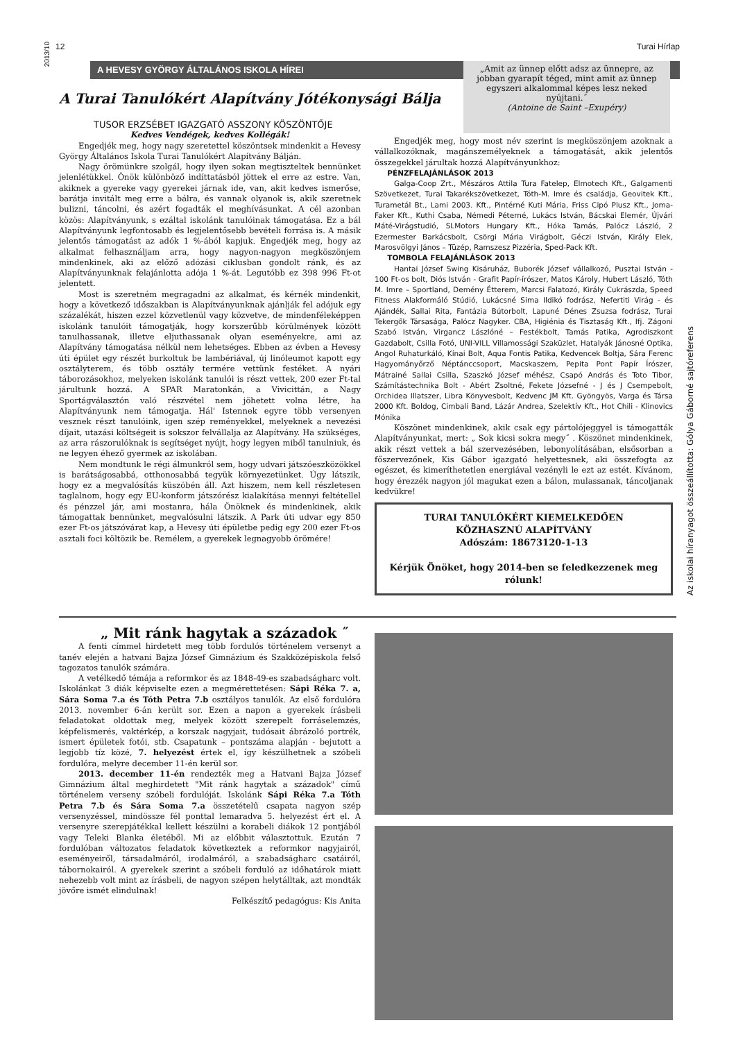2013/10
12 Turai Hírlap
A HEVESY GYÖRGY ÁLTALÁNOS ISKOLA HÍREI
„Amit az ünnep előtt adsz az ünnepre, az jobban gyarapít téged, mint amit az ünnep egyszeri alkalommal képes lesz neked nyújtani.˝
(Antoine de Saint –Exupéry)
A Turai Tanulókért Alapítvány Jótékonysági Bálja
TUSOR ERZSÉBET IGAZGATÓ ASSZONY KÖSZÖNTŐJE
Kedves Vendégek, kedves Kollégák!
Engedjék meg, hogy nagy szeretettel köszöntsek mindenkit a Hevesy György Általános Iskola Turai Tanulókért Alapítvány Bálján.
Nagy örömünkre szolgál, hogy ilyen sokan megtiszteltek bennünket jelenlétükkel. Önök különböző indíttatásból jöttek el erre az estre. Van, akiknek a gyereke vagy gyerekei járnak ide, van, akit kedves ismerőse, barátja invitált meg erre a bálra, és vannak olyanok is, akik szeretnek bulizni, táncolni, és azért fogadták el meghívásunkat. A cél azonban közös: Alapítványunk, s ezáltal iskolánk tanulóinak támogatása. Ez a bál Alapítványunk legfontosabb és legjelentősebb bevételi forrása is. A másik jelentős támogatást az adók 1 %-ából kapjuk. Engedjék meg, hogy az alkalmat felhasználjam arra, hogy nagyon-nagyon megköszönjem mindenkinek, aki az előző adózási ciklusban gondolt ránk, és az Alapítványunknak felajánlotta adója 1 %-át. Legutóbb ez 398 996 Ft-ot jelentett.
Most is szeretném megragadni az alkalmat, és kérnék mindenkit, hogy a következő időszakban is Alapítványunknak ajánlják fel adójuk egy százalékát, hiszen ezzel közvetlenül vagy közvetve, de mindenféleképpen iskolánk tanulóit támogatják, hogy korszerűbb körülmények között tanulhassanak, illetve eljuthassanak olyan eseményekre, ami az Alapítvány támogatása nélkül nem lehetséges. Ebben az évben a Hevesy úti épület egy részét burkoltuk be lambériával, új linóleumot kapott egy osztályterem, és több osztály termére vettünk festéket. A nyári táborozásokhoz, melyeken iskolánk tanulói is részt vettek, 200 ezer Ft-tal járultunk hozzá. A SPAR Maratonkán, a Vivicittán, a Nagy Sportágválasztón való részvétel nem jöhetett volna létre, ha Alapítványunk nem támogatja. Hál' Istennek egyre több versenyen vesznek részt tanulóink, igen szép reményekkel, melyeknek a nevezési díjait, utazási költségeit is sokszor felvállalja az Alapítvány. Ha szükséges, az arra rászorulóknak is segítséget nyújt, hogy legyen miből tanulniuk, és ne legyen éhező gyermek az iskolában.
Nem mondtunk le régi álmunkról sem, hogy udvari játszóeszközökkel is barátságosabbá, otthonosabbá tegyük környezetünket. Úgy látszik, hogy ez a megvalósítás küszöbén áll. Azt hiszem, nem kell részletesen taglalnom, hogy egy EU-konform játszórész kialakítása mennyi feltétellel és pénzzel jár, ami mostanra, hála Önöknek és mindenkinek, akik támogattak bennünket, megvalósulni látszik. A Park úti udvar egy 850 ezer Ft-os játszóvárat kap, a Hevesy úti épületbe pedig egy 200 ezer Ft-os asztali foci költözik be. Remélem, a gyerekek legnagyobb örömére!
Engedjék meg, hogy most név szerint is megköszönjem azoknak a vállalkozóknak, magánszemélyeknek a támogatását, akik jelentős összegekkel járultak hozzá Alapítványunkhoz:
PÉNZFELAJÁNLÁSOK 2013
Galga-Coop Zrt., Mészáros Attila Tura Fatelep, Elmotech Kft., Galgamenti Szövetkezet, Turai Takarékszövetkezet, Tóth-M. Imre és családja, Geovitek Kft., Turametál Bt., Lami 2003. Kft., Pintérné Kuti Mária, Friss Cipó Plusz Kft., Joma-Faker Kft., Kuthi Csaba, Némedi Péterné, Lukács István, Bácskai Elemér, Újvári Máté-Virágstudió, SLMotors Hungary Kft., Hóka Tamás, Palócz László, 2 Ezermester Barkácsbolt, Csörgi Mária Virágbolt, Géczi István, Király Elek, Marosvölgyi János – Tüzép, Ramszesz Pizzéria, Sped-Pack Kft.
TOMBOLA FELAJÁNLÁSOK 2013
Hantai József Swing Kisáruház, Buborék József vállalkozó, Pusztai István - 100 Ft-os bolt, Diós István - Grafit Papír-írószer, Matos Károly, Hubert László, Tóth M. Imre – Sportland, Demény Étterem, Marcsi Falatozó, Király Cukrászda, Speed Fitness Alakformáló Stúdió, Lukácsné Sima Ildikó fodrász, Nefertiti Virág - és Ajándék, Sallai Rita, Fantázia Bútorbolt, Lapuné Dénes Zsuzsa fodrász, Turai Tekergők Társasága, Palócz Nagyker. CBA, Higiénia és Tisztaság Kft., Ifj. Zágoni Szabó István, Virgancz Lászlóné – Festékbolt, Tamás Patika, Agrodiszkont Gazdabolt, Csilla Fotó, UNI-VILL Villamossági Szaküzlet, Hatalyák Jánosné Optika, Angol Ruhaturkáló, Kínai Bolt, Aqua Fontis Patika, Kedvencek Boltja, Sára Ferenc Hagyományőrző Néptánccsoport, Macskaszem, Pepita Pont Papír Írószer, Mátrainé Sallai Csilla, Szaszkó József méhész, Csapó András és Toto Tibor, Számítástechnika Bolt - Abért Zsoltné, Fekete Józsefné - J és J Csempebolt, Orchidea Illatszer, Libra Könyvesbolt, Kedvenc JM Kft. Gyöngyös, Varga és Társa 2000 Kft. Boldog, Cimbali Band, Lázár Andrea, Szelektív Kft., Hot Chili - Klinovics Mónika
Köszönet mindenkinek, akik csak egy pártolójeggyel is támogatták Alapítványunkat, mert: „ Sok kicsi sokra megy˝ . Köszönet mindenkinek, akik részt vettek a bál szervezésében, lebonyolításában, elsősorban a főszervezőnek, Kis Gábor igazgató helyettesnek, aki összefogta az egészet, és kimeríthetetlen energiával vezényli le ezt az estét. Kívánom, hogy érezzék nagyon jól magukat ezen a bálon, mulassanak, táncoljanak kedvükre!
TURAI TANULÓKÉRT KIEMELKEDŐEN
KÖZHASZNÚ ALAPÍTVÁNY
Adószám: 18673120-1-13
Kérjük Önöket, hogy 2014-ben se feledkezzenek meg rólunk!
Az iskolai híranyagot összeállította: Gólya Gáborné sajtóreferens
„ Mit ránk hagytak a századok ˝
A fenti címmel hirdetett meg több fordulós történelem versenyt a tanév elején a hatvani Bajza József Gimnázium és Szakközépiskola felső tagozatos tanulók számára.
A vetélkedő témája a reformkor és az 1848-49-es szabadságharc volt. Iskolánkat 3 diák képviselte ezen a megmérettetésen: Sápi Réka 7. a, Sára Soma 7.a és Tóth Petra 7.b osztályos tanulók. Az első fordulóra 2013. november 6-án került sor. Ezen a napon a gyerekek írásbeli feladatokat oldottak meg, melyek között szerepelt forráselemzés, képfelismerés, vaktérkép, a korszak nagyjait, tudósait ábrázoló portrék, ismert épületek fotói, stb. Csapatunk – pontszáma alapján - bejutott a legjobb tíz közé, 7. helyezést értek el, így készülhetnek a szóbeli fordulóra, melyre december 11-én kerül sor.
2013. december 11-én rendezték meg a Hatvani Bajza József Gimnázium által meghirdetett "Mit ránk hagytak a századok" című történelem verseny szóbeli fordulóját. Iskolánk Sápi Réka 7.a Tóth Petra 7.b és Sára Soma 7.a összetételű csapata nagyon szép versenyzéssel, mindössze fél ponttal lemaradva 5. helyezést ért el. A versenyre szerepjátékkal kellett készülni a korabeli diákok 12 pontjából vagy Teleki Blanka életéből. Mi az előbbit választottuk. Ezután 7 fordulóban változatos feladatok következtek a reformkor nagyjairól, eseményeiről, társadalmáról, irodalmáról, a szabadságharc csatáiról, tábornokairól. A gyerekek szerint a szóbeli forduló az időhatárok miatt nehezebb volt mint az írásbeli, de nagyon szépen helytálltak, azt mondták jövőre ismét elindulnak!
Felkészítő pedagógus: Kis Anita